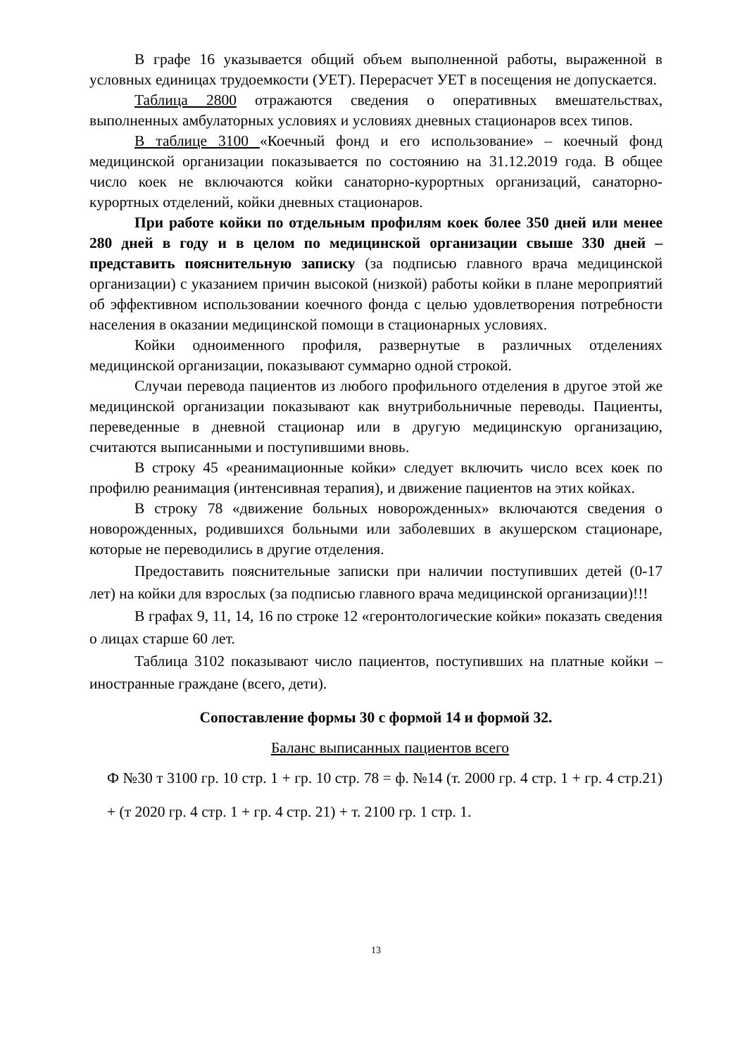В графе 16 указывается общий объем выполненной работы, выраженной в условных единицах трудоемкости (УЕТ). Перерасчет УЕТ в посещения не допускается.
Таблица 2800 отражаются сведения о оперативных вмешательствах, выполненных амбулаторных условиях и условиях дневных стационаров всех типов.
В таблице 3100 «Коечный фонд и его использование» – коечный фонд медицинской организации показывается по состоянию на 31.12.2019 года. В общее число коек не включаются койки санаторно-курортных организаций, санаторно-курортных отделений, койки дневных стационаров.
При работе койки по отдельным профилям коек более 350 дней или менее 280 дней в году и в целом по медицинской организации свыше 330 дней – представить пояснительную записку (за подписью главного врача медицинской организации) с указанием причин высокой (низкой) работы койки в плане мероприятий об эффективном использовании коечного фонда с целью удовлетворения потребности населения в оказании медицинской помощи в стационарных условиях.
Койки одноименного профиля, развернутые в различных отделениях медицинской организации, показывают суммарно одной строкой.
Случаи перевода пациентов из любого профильного отделения в другое этой же медицинской организации показывают как внутрибольничные переводы. Пациенты, переведенные в дневной стационар или в другую медицинскую организацию, считаются выписанными и поступившими вновь.
В строку 45 «реанимационные койки» следует включить число всех коек по профилю реанимация (интенсивная терапия), и движение пациентов на этих койках.
В строку 78 «движение больных новорожденных» включаются сведения о новорожденных, родившихся больными или заболевших в акушерском стационаре, которые не переводились в другие отделения.
Предоставить пояснительные записки при наличии поступивших детей (0-17 лет) на койки для взрослых (за подписью главного врача медицинской организации)!!!
В графах 9, 11, 14, 16 по строке 12 «геронтологические койки» показать сведения о лицах старше 60 лет.
Таблица 3102 показывают число пациентов, поступивших на платные койки – иностранные граждане (всего, дети).
Сопоставление формы 30 с формой 14 и формой 32.
Баланс выписанных пациентов всего
Ф №30 т 3100 гр. 10 стр. 1 + гр. 10 стр. 78 = ф. №14 (т. 2000 гр. 4 стр. 1 + гр. 4 стр.21) + (т 2020 гр. 4 стр. 1 + гр. 4 стр. 21) + т. 2100 гр. 1 стр. 1.
13